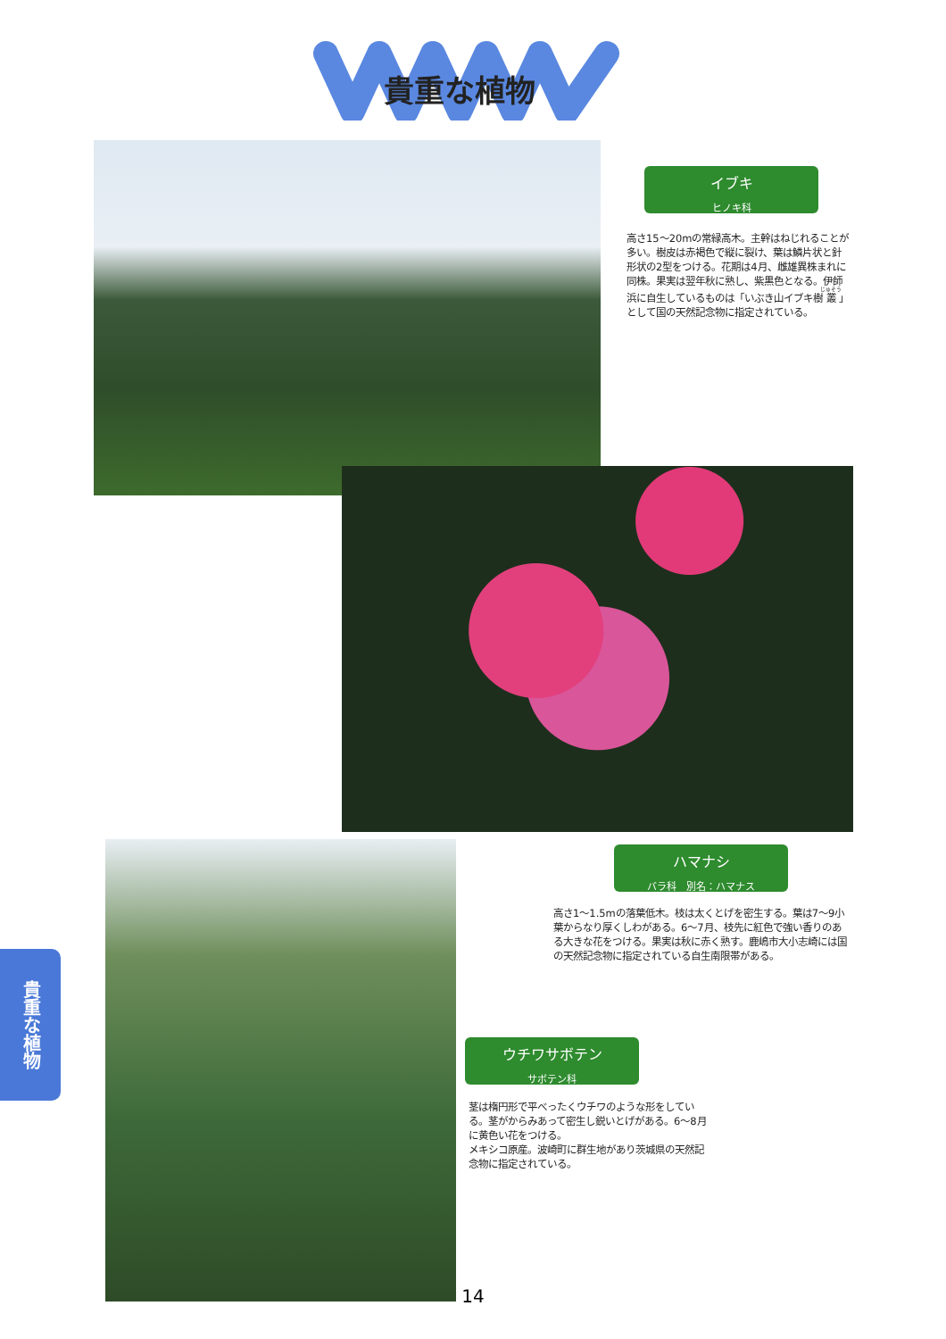貴重な植物
イブキ
ヒノキ科
高さ15～20mの常緑高木。主幹はねじれることが多い。樹皮は赤褐色で縦に裂け、葉は鱗片状と針形状の2型をつける。花期は4月、雌雄異株まれに同株。果実は翌年秋に熟し、紫黒色となる。伊師浜に自生しているものは「いぶき山イブキ樹叢」として国の天然記念物に指定されている。
ハマナシ
バラ科　別名：ハマナス
高さ1～1.5mの落葉低木。枝は太くとげを密生する。葉は7～9小葉からなり厚くしわがある。6～7月、枝先に紅色で強い香りのある大きな花をつける。果実は秋に赤く熟す。鹿嶋市大小志崎には国の天然記念物に指定されている自生南限帯がある。
ウチワサボテン
サボテン科
茎は楕円形で平べったくウチワのような形をしている。茎がからみあって密生し鋭いとげがある。6～8月に黄色い花をつける。
メキシコ原産。波崎町に群生地があり茨城県の天然記念物に指定されている。
貴重な植物
14